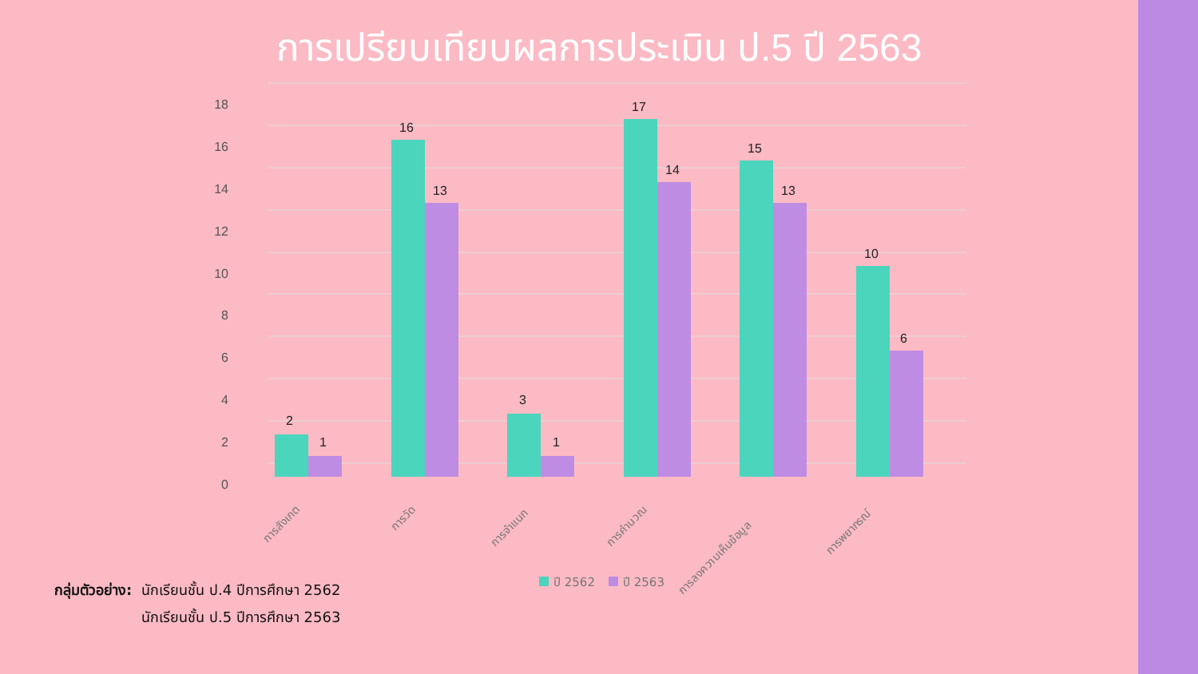การเปรียบเทียบผลการประเมิน ป.5 ปี 2563
18
16
14
12
10
8
6
4
2
0
2
1
16
13
3
1
17
14
15
13
10
6
การสังเกต
การวัด
การจำแนก
การคำนวณ
การลงความเห็นข้อมูล
การพยากรณ์
ปี 2562
ปี 2563
กลุ่มตัวอย่าง: นักเรียนชั้น ป.4 ปีการศึกษา 2562
นักเรียนชั้น ป.5 ปีการศึกษา 2563